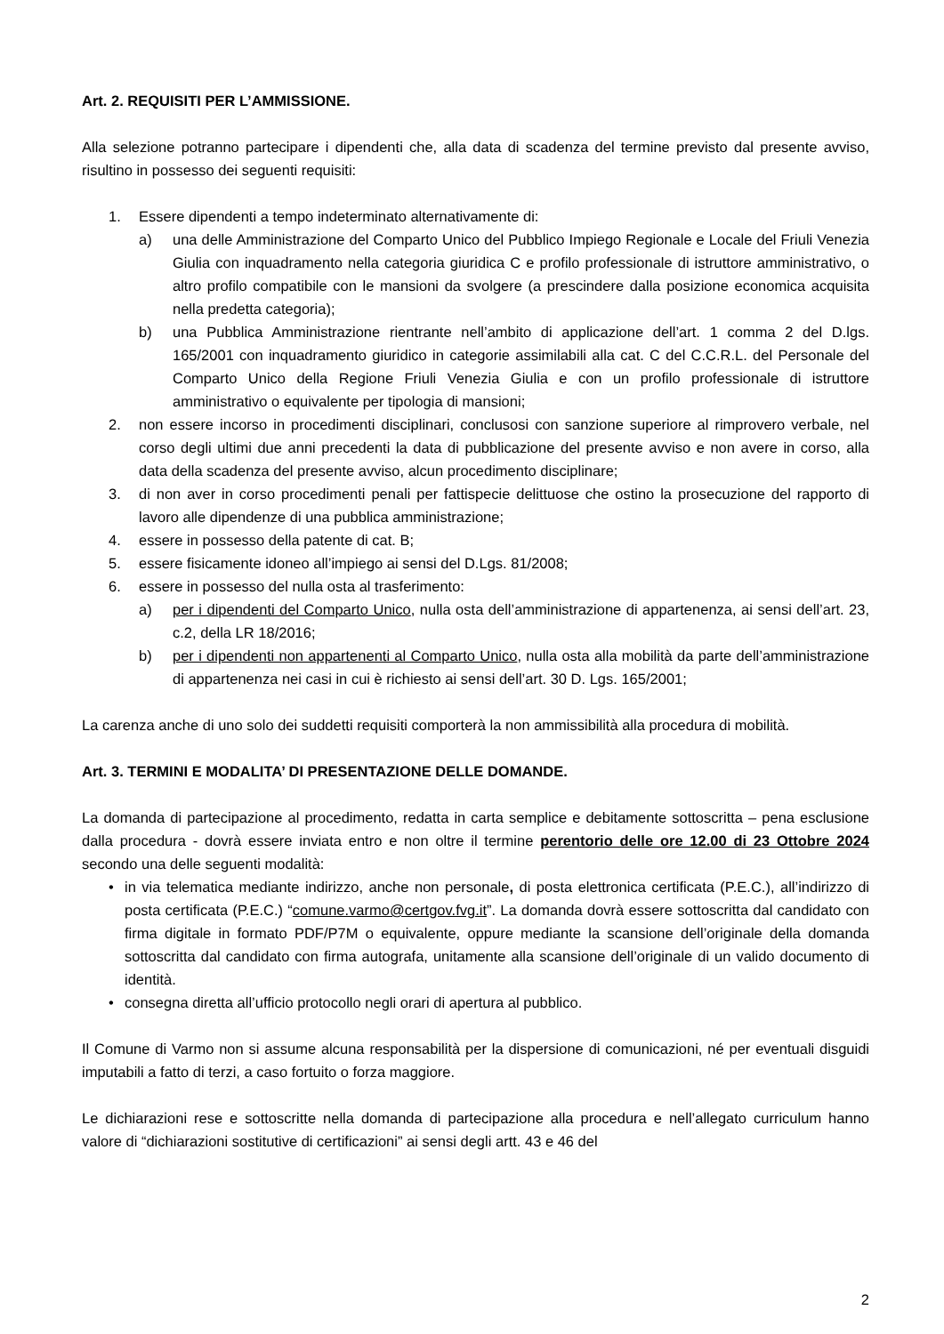Art. 2. REQUISITI PER L’AMMISSIONE.
Alla selezione potranno partecipare i dipendenti che, alla data di scadenza del termine previsto dal presente avviso, risultino in possesso dei seguenti requisiti:
1. Essere dipendenti a tempo indeterminato alternativamente di:
a) una delle Amministrazione del Comparto Unico del Pubblico Impiego Regionale e Locale del Friuli Venezia Giulia con inquadramento nella categoria giuridica C e profilo professionale di istruttore amministrativo, o altro profilo compatibile con le mansioni da svolgere (a prescindere dalla posizione economica acquisita nella predetta categoria);
b) una Pubblica Amministrazione rientrante nell’ambito di applicazione dell’art. 1 comma 2 del D.lgs. 165/2001 con inquadramento giuridico in categorie assimilabili alla cat. C del C.C.R.L. del Personale del Comparto Unico della Regione Friuli Venezia Giulia e con un profilo professionale di istruttore amministrativo o equivalente per tipologia di mansioni;
2. non essere incorso in procedimenti disciplinari, conclusosi con sanzione superiore al rimprovero verbale, nel corso degli ultimi due anni precedenti la data di pubblicazione del presente avviso e non avere in corso, alla data della scadenza del presente avviso, alcun procedimento disciplinare;
3. di non aver in corso procedimenti penali per fattispecie delittuose che ostino la prosecuzione del rapporto di lavoro alle dipendenze di una pubblica amministrazione;
4. essere in possesso della patente di cat. B;
5. essere fisicamente idoneo all’impiego ai sensi del D.Lgs. 81/2008;
6. essere in possesso del nulla osta al trasferimento:
a) per i dipendenti del Comparto Unico, nulla osta dell’amministrazione di appartenenza, ai sensi dell’art. 23, c.2, della LR 18/2016;
b) per i dipendenti non appartenenti al Comparto Unico, nulla osta alla mobilità da parte dell’amministrazione di appartenenza nei casi in cui è richiesto ai sensi dell’art. 30 D. Lgs. 165/2001;
La carenza anche di uno solo dei suddetti requisiti comporterà la non ammissibilità alla procedura di mobilità.
Art. 3. TERMINI E MODALITA’ DI PRESENTAZIONE DELLE DOMANDE.
La domanda di partecipazione al procedimento, redatta in carta semplice e debitamente sottoscritta – pena esclusione dalla procedura - dovrà essere inviata entro e non oltre il termine perentorio delle ore 12.00 di 23 Ottobre 2024 secondo una delle seguenti modalità:
• in via telematica mediante indirizzo, anche non personale, di posta elettronica certificata (P.E.C.), all’indirizzo di posta certificata (P.E.C.) “comune.varmo@certgov.fvg.it”. La domanda dovrà essere sottoscritta dal candidato con firma digitale in formato PDF/P7M o equivalente, oppure mediante la scansione dell’originale della domanda sottoscritta dal candidato con firma autografa, unitamente alla scansione dell’originale di un valido documento di identità.
• consegna diretta all’ufficio protocollo negli orari di apertura al pubblico.
Il Comune di Varmo non si assume alcuna responsabilità per la dispersione di comunicazioni, né per eventuali disguidi imputabili a fatto di terzi, a caso fortuito o forza maggiore.
Le dichiarazioni rese e sottoscritte nella domanda di partecipazione alla procedura e nell’allegato curriculum hanno valore di “dichiarazioni sostitutive di certificazioni” ai sensi degli artt. 43 e 46 del
2